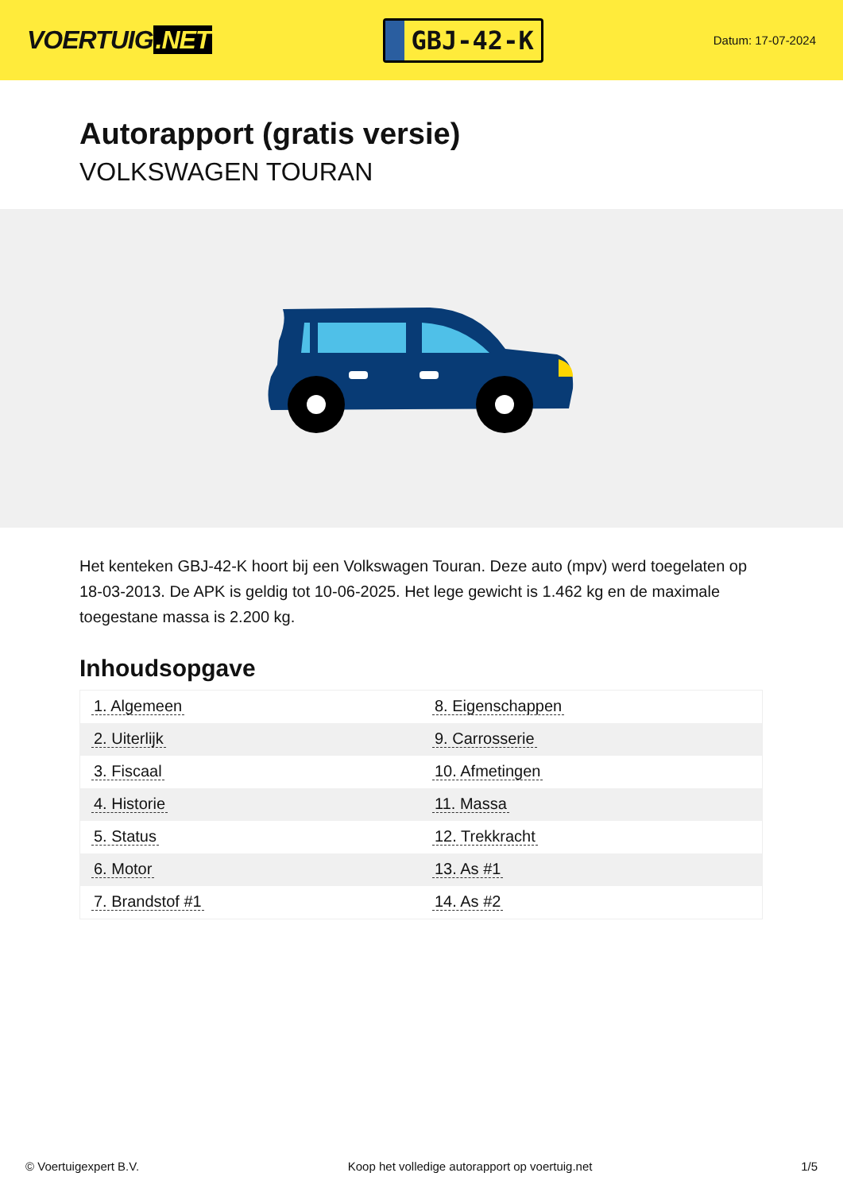VOERTUIG.NET
GBJ-42-K
Datum: 17-07-2024
Autorapport (gratis versie)
VOLKSWAGEN TOURAN
Het kenteken GBJ-42-K hoort bij een Volkswagen Touran. Deze auto (mpv) werd toegelaten op 18-03-2013. De APK is geldig tot 10-06-2025. Het lege gewicht is 1.462 kg en de maximale toegestane massa is 2.200 kg.
Inhoudsopgave
| 1. Algemeen | 8. Eigenschappen |
| 2. Uiterlijk | 9. Carrosserie |
| 3. Fiscaal | 10. Afmetingen |
| 4. Historie | 11. Massa |
| 5. Status | 12. Trekkracht |
| 6. Motor | 13. As #1 |
| 7. Brandstof #1 | 14. As #2 |
© Voertuigexpert B.V. Koop het volledige autorapport op voertuig.net 1/5